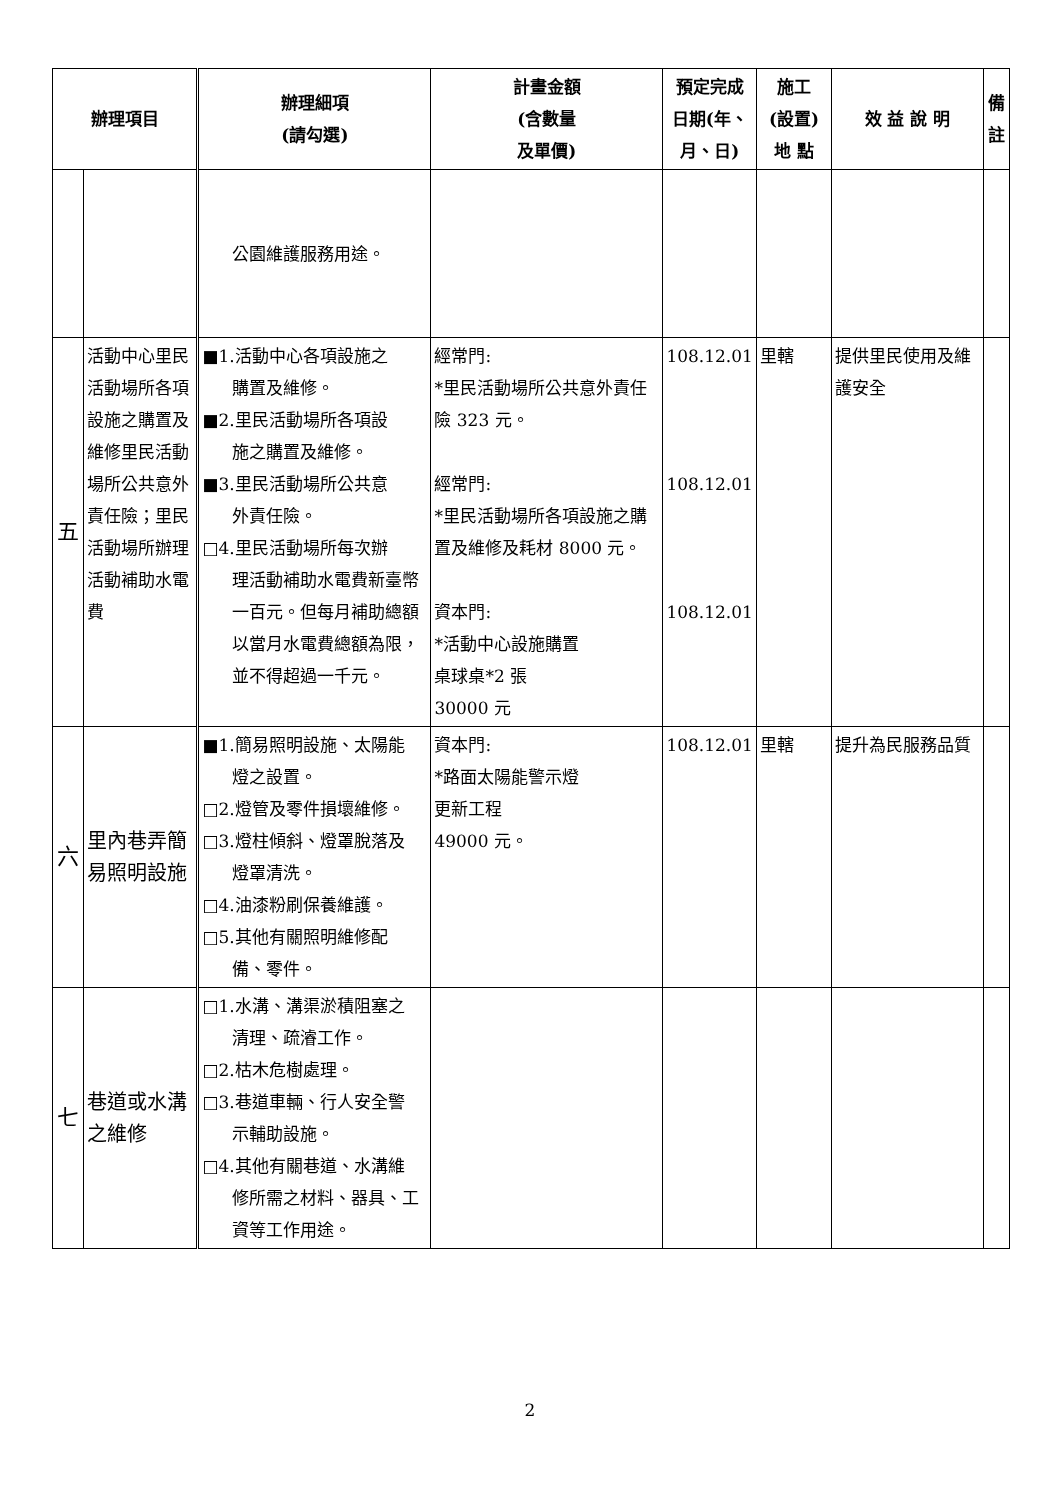| 辦理項目 | | 辦理細項 (請勾選) | 計畫金額 (含數量 及單價) | 預定完成 日期(年、 月、日) | 施工 (設置) 地 點 | 效 益 說 明 | 備 註 |
| --- | --- | --- | --- | --- | --- | --- | --- |
| | | 公園維護服務用途。 | | | | | |
| 五 | 活動中心里民活動場所各項設施之購置及維修里民活動場所公共意外責任險；里民活動場所辦理活動補助水電費 | ■1.活動中心各項設施之 購置及維修。 ■2.里民活動場所各項設 施之購置及維修。 ■3.里民活動場所公共意 外責任險。 □4.里民活動場所每次辦 理活動補助水電費新臺幣一百元。但每月補助總額以當月水電費總額為限，並不得超過一千元。 | 經常門: *里民活動場所公共意外責任險 323 元。 經常門: *里民活動場所各項設施之購置及維修及耗材 8000 元。 資本門: *活動中心設施購置 桌球桌*2 張 30000 元 | 108.12.01 108.12.01 108.12.01 | 里轄 | 提供里民使用及維護安全 | |
| 六 | 里內巷弄簡易照明設施 | ■1.簡易照明設施、太陽能 燈之設置。 □2.燈管及零件損壞維修。 □3.燈柱傾斜、燈罩脫落及 燈罩清洗。 □4.油漆粉刷保養維護。 □5.其他有關照明維修配 備、零件。 | 資本門: *路面太陽能警示燈 更新工程 49000 元。 | 108.12.01 | 里轄 | 提升為民服務品質 | |
| 七 | 巷道或水溝之維修 | □1.水溝、溝渠淤積阻塞之 清理、疏濬工作。 □2.枯木危樹處理。 □3.巷道車輛、行人安全警 示輔助設施。 □4.其他有關巷道、水溝維 修所需之材料、器具、工資等工作用途。 | | | | | |
2